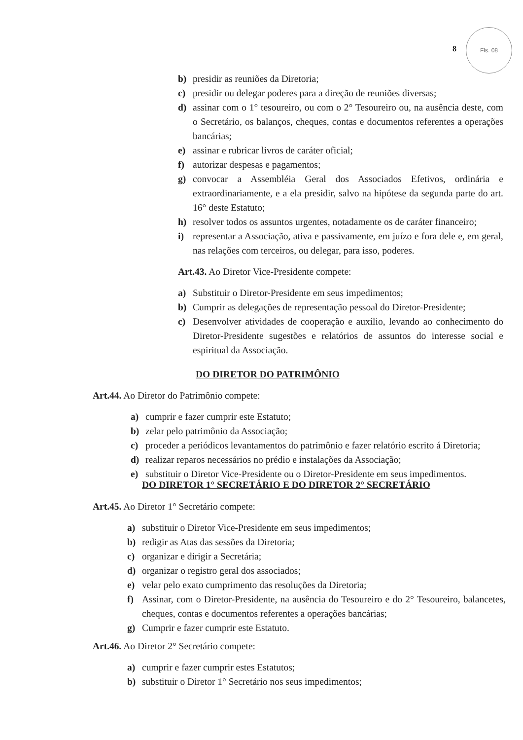8
Fls. 08
b) presidir as reuniões da Diretoria;
c) presidir ou delegar poderes para a direção de reuniões diversas;
d) assinar com o 1° tesoureiro, ou com o 2° Tesoureiro ou, na ausência deste, com o Secretário, os balanços, cheques, contas e documentos referentes a operações bancárias;
e) assinar e rubricar livros de caráter oficial;
f) autorizar despesas e pagamentos;
g) convocar a Assembléia Geral dos Associados Efetivos, ordinária e extraordinariamente, e a ela presidir, salvo na hipótese da segunda parte do art. 16° deste Estatuto;
h) resolver todos os assuntos urgentes, notadamente os de caráter financeiro;
i) representar a Associação, ativa e passivamente, em juízo e fora dele e, em geral, nas relações com terceiros, ou delegar, para isso, poderes.
Art.43. Ao Diretor Vice-Presidente compete:
a) Substituir o Diretor-Presidente em seus impedimentos;
b) Cumprir as delegações de representação pessoal do Diretor-Presidente;
c) Desenvolver atividades de cooperação e auxílio, levando ao conhecimento do Diretor-Presidente sugestões e relatórios de assuntos do interesse social e espiritual da Associação.
DO DIRETOR DO PATRIMÔNIO
Art.44. Ao Diretor do Patrimônio compete:
a) cumprir e fazer cumprir este Estatuto;
b) zelar pelo patrimônio da Associação;
c) proceder a periódicos levantamentos do patrimônio e fazer relatório escrito á Diretoria;
d) realizar reparos necessários no prédio e instalações da Associação;
e) substituir o Diretor Vice-Presidente ou o Diretor-Presidente em seus impedimentos.
DO DIRETOR 1° SECRETÁRIO E DO DIRETOR 2° SECRETÁRIO
Art.45. Ao Diretor 1° Secretário compete:
a) substituir o Diretor Vice-Presidente em seus impedimentos;
b) redigir as Atas das sessões da Diretoria;
c) organizar e dirigir a Secretária;
d) organizar o registro geral dos associados;
e) velar pelo exato cumprimento das resoluções da Diretoria;
f) Assinar, com o Diretor-Presidente, na ausência do Tesoureiro e do 2° Tesoureiro, balancetes, cheques, contas e documentos referentes a operações bancárias;
g) Cumprir e fazer cumprir este Estatuto.
Art.46. Ao Diretor 2° Secretário compete:
a) cumprir e fazer cumprir estes Estatutos;
b) substituir o Diretor 1° Secretário nos seus impedimentos;